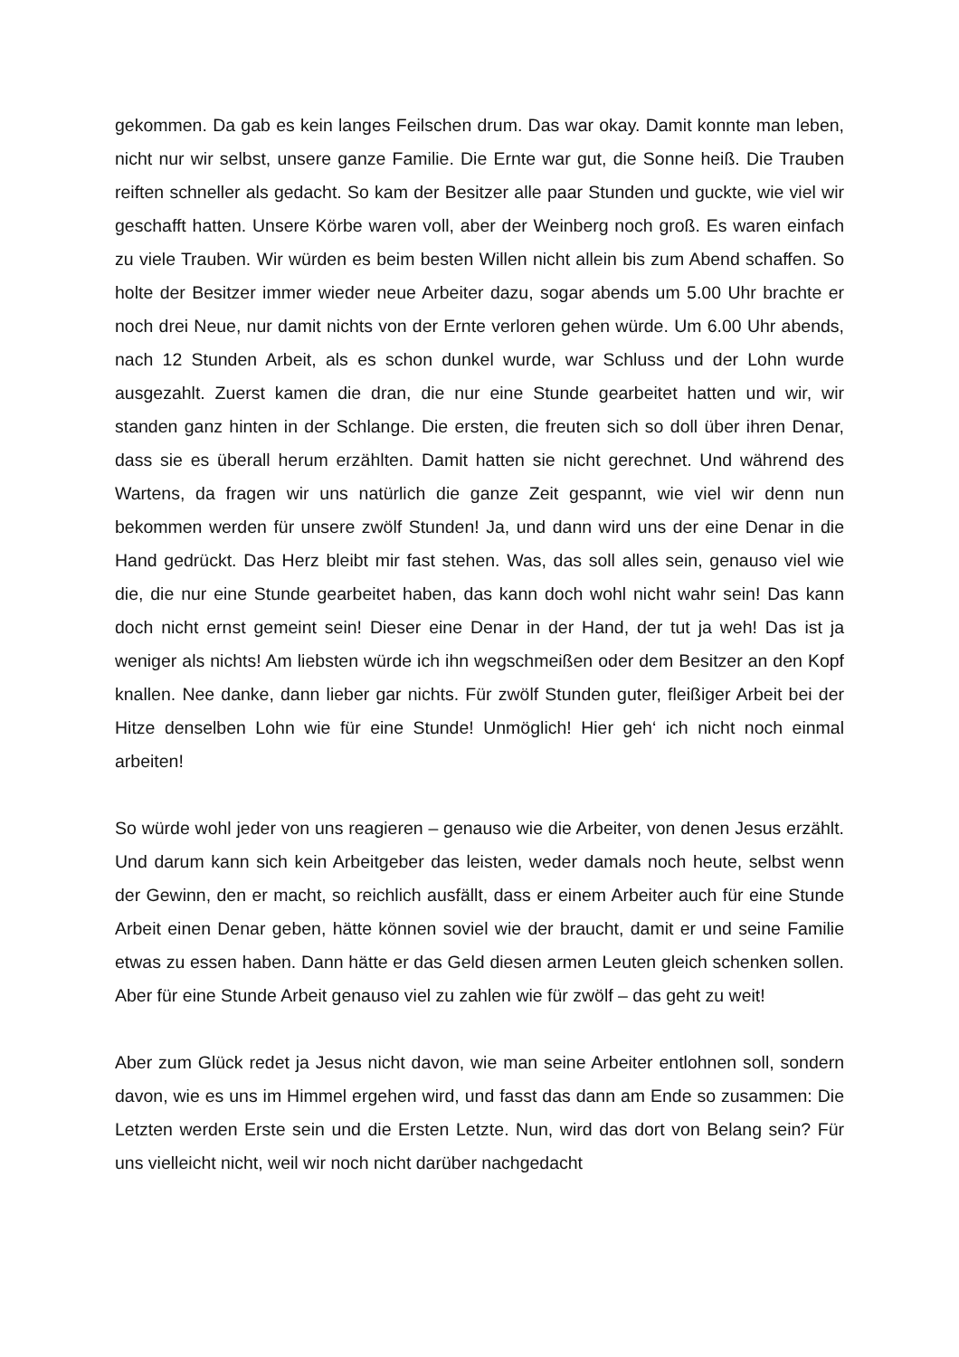gekommen. Da gab es kein langes Feilschen drum. Das war okay. Damit konnte man leben, nicht nur wir selbst, unsere ganze Familie. Die Ernte war gut, die Sonne heiß. Die Trauben reiften schneller als gedacht. So kam der Besitzer alle paar Stunden und guckte, wie viel wir geschafft hatten. Unsere Körbe waren voll, aber der Weinberg noch groß. Es waren einfach zu viele Trauben. Wir würden es beim besten Willen nicht allein bis zum Abend schaffen. So holte der Besitzer immer wieder neue Arbeiter dazu, sogar abends um 5.00 Uhr brachte er noch drei Neue, nur damit nichts von der Ernte verloren gehen würde. Um 6.00 Uhr abends, nach 12 Stunden Arbeit, als es schon dunkel wurde, war Schluss und der Lohn wurde ausgezahlt. Zuerst kamen die dran, die nur eine Stunde gearbeitet hatten und wir, wir standen ganz hinten in der Schlange. Die ersten, die freuten sich so doll über ihren Denar, dass sie es überall herum erzählten. Damit hatten sie nicht gerechnet. Und während des Wartens, da fragen wir uns natürlich die ganze Zeit gespannt, wie viel wir denn nun bekommen werden für unsere zwölf Stunden! Ja, und dann wird uns der eine Denar in die Hand gedrückt. Das Herz bleibt mir fast stehen. Was, das soll alles sein, genauso viel wie die, die nur eine Stunde gearbeitet haben, das kann doch wohl nicht wahr sein! Das kann doch nicht ernst gemeint sein! Dieser eine Denar in der Hand, der tut ja weh! Das ist ja weniger als nichts! Am liebsten würde ich ihn wegschmeißen oder dem Besitzer an den Kopf knallen. Nee danke, dann lieber gar nichts. Für zwölf Stunden guter, fleißiger Arbeit bei der Hitze denselben Lohn wie für eine Stunde! Unmöglich! Hier geh‘ ich nicht noch einmal arbeiten!
So würde wohl jeder von uns reagieren – genauso wie die Arbeiter, von denen Jesus erzählt. Und darum kann sich kein Arbeitgeber das leisten, weder damals noch heute, selbst wenn der Gewinn, den er macht, so reichlich ausfällt, dass er einem Arbeiter auch für eine Stunde Arbeit einen Denar geben, hätte können soviel wie der braucht, damit er und seine Familie etwas zu essen haben. Dann hätte er das Geld diesen armen Leuten gleich schenken sollen. Aber für eine Stunde Arbeit genauso viel zu zahlen wie für zwölf – das geht zu weit!
Aber zum Glück redet ja Jesus nicht davon, wie man seine Arbeiter entlohnen soll, sondern davon, wie es uns im Himmel ergehen wird, und fasst das dann am Ende so zusammen: Die Letzten werden Erste sein und die Ersten Letzte. Nun, wird das dort von Belang sein? Für uns vielleicht nicht, weil wir noch nicht darüber nachgedacht